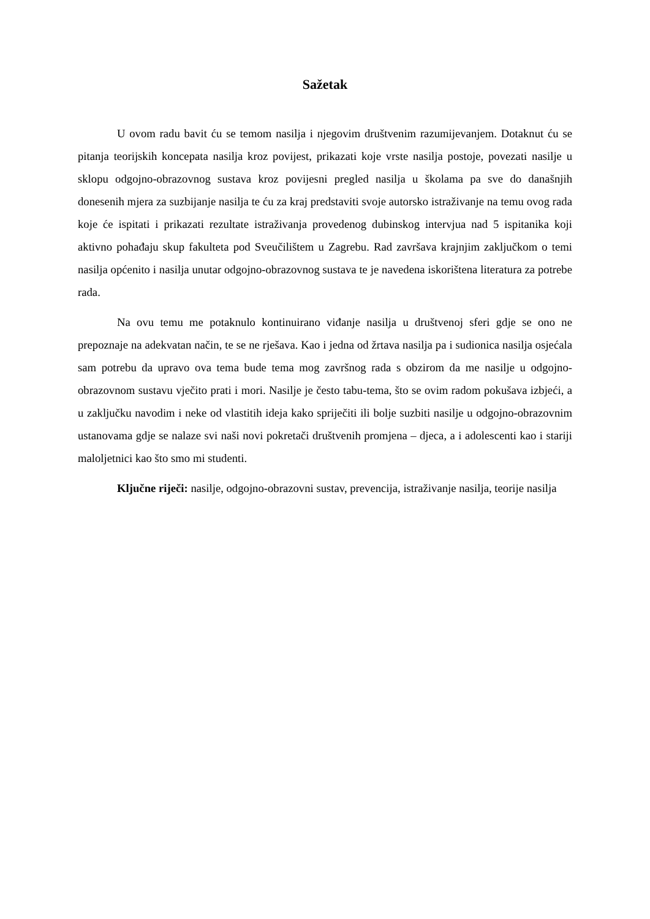Sažetak
U ovom radu bavit ću se temom nasilja i njegovim društvenim razumijevanjem. Dotaknut ću se pitanja teorijskih koncepata nasilja kroz povijest, prikazati koje vrste nasilja postoje, povezati nasilje u sklopu odgojno-obrazovnog sustava kroz povijesni pregled nasilja u školama pa sve do današnjih donesenih mjera za suzbijanje nasilja te ću za kraj predstaviti svoje autorsko istraživanje na temu ovog rada koje će ispitati i prikazati rezultate istraživanja provedenog dubinskog intervjua nad 5 ispitanika koji aktivno pohađaju skup fakulteta pod Sveučilištem u Zagrebu. Rad završava krajnjim zaključkom o temi nasilja općenito i nasilja unutar odgojno-obrazovnog sustava te je navedena iskorištena literatura za potrebe rada.
Na ovu temu me potaknulo kontinuirano viđanje nasilja u društvenoj sferi gdje se ono ne prepoznaje na adekvatan način, te se ne rješava. Kao i jedna od žrtava nasilja pa i sudionica nasilja osjećala sam potrebu da upravo ova tema bude tema mog završnog rada s obzirom da me nasilje u odgojno-obrazovnom sustavu vječito prati i mori. Nasilje je često tabu-tema, što se ovim radom pokušava izbjeći, a u zaključku navodim i neke od vlastitih ideja kako spriječiti ili bolje suzbiti nasilje u odgojno-obrazovnim ustanovama gdje se nalaze svi naši novi pokretači društvenih promjena – djeca, a i adolescenti kao i stariji maloljetnici kao što smo mi studenti.
Ključne riječi: nasilje, odgojno-obrazovni sustav, prevencija, istraživanje nasilja, teorije nasilja